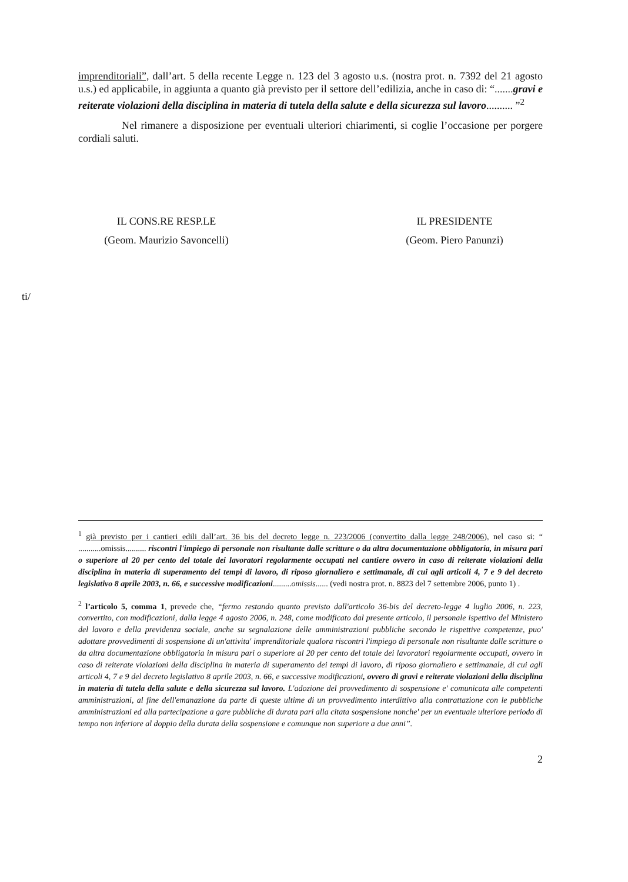imprenditoriali”, dall’art. 5 della recente Legge n. 123 del 3 agosto u.s. (nostra prot. n. 7392 del 21 agosto u.s.) ed applicabile, in aggiunta a quanto già previsto per il settore dell’edilizia, anche in caso di: “.......gravi e reiterate violazioni della disciplina in materia di tutela della salute e della sicurezza sul lavoro.......... ”<sup>2</sup>
Nel rimanere a disposizione per eventuali ulteriori chiarimenti, si coglie l’occasione per porgere cordiali saluti.
IL CONS.RE RESP.LE
(Geom. Maurizio Savoncelli)
IL PRESIDENTE
(Geom. Piero Panunzi)
ti/
<sup>1</sup> già previsto per i cantieri edili dall’art. 36 bis del decreto legge n. 223/2006 (convertito dalla legge 248/2006), nel caso si: “ ...........omissis.......... riscontri l'impiego di personale non risultante dalle scritture o da altra documentazione obbligatoria, in misura pari o superiore al 20 per cento del totale dei lavoratori regolarmente occupati nel cantiere ovvero in caso di reiterate violazioni della disciplina in materia di superamento dei tempi di lavoro, di riposo giornaliero e settimanale, di cui agli articoli 4, 7 e 9 del decreto legislativo 8 aprile 2003, n. 66, e successive modificazioni.........omissis...... (vedi nostra prot. n. 8823 del 7 settembre 2006, punto 1) .
<sup>2</sup> l’articolo 5, comma 1, prevede che, “fermo restando quanto previsto dall'articolo 36-bis del decreto-legge 4 luglio 2006, n. 223, convertito, con modificazioni, dalla legge 4 agosto 2006, n. 248, come modificato dal presente articolo, il personale ispettivo del Ministero del lavoro e della previdenza sociale, anche su segnalazione delle amministrazioni pubbliche secondo le rispettive competenze, puo' adottare provvedimenti di sospensione di un'attivita' imprenditoriale qualora riscontri l'impiego di personale non risultante dalle scritture o da altra documentazione obbligatoria in misura pari o superiore al 20 per cento del totale dei lavoratori regolarmente occupati, ovvero in caso di reiterate violazioni della disciplina in materia di superamento dei tempi di lavoro, di riposo giornaliero e settimanale, di cui agli articoli 4, 7 e 9 del decreto legislativo 8 aprile 2003, n. 66, e successive modificazioni, ovvero di gravi e reiterate violazioni della disciplina in materia di tutela della salute e della sicurezza sul lavoro. L'adozione del provvedimento di sospensione e' comunicata alle competenti amministrazioni, al fine dell'emanazione da parte di queste ultime di un provvedimento interdittivo alla contrattazione con le pubbliche amministrazioni ed alla partecipazione a gare pubbliche di durata pari alla citata sospensione nonche' per un eventuale ulteriore periodo di tempo non inferiore al doppio della durata della sospensione e comunque non superiore a due anni”.
2